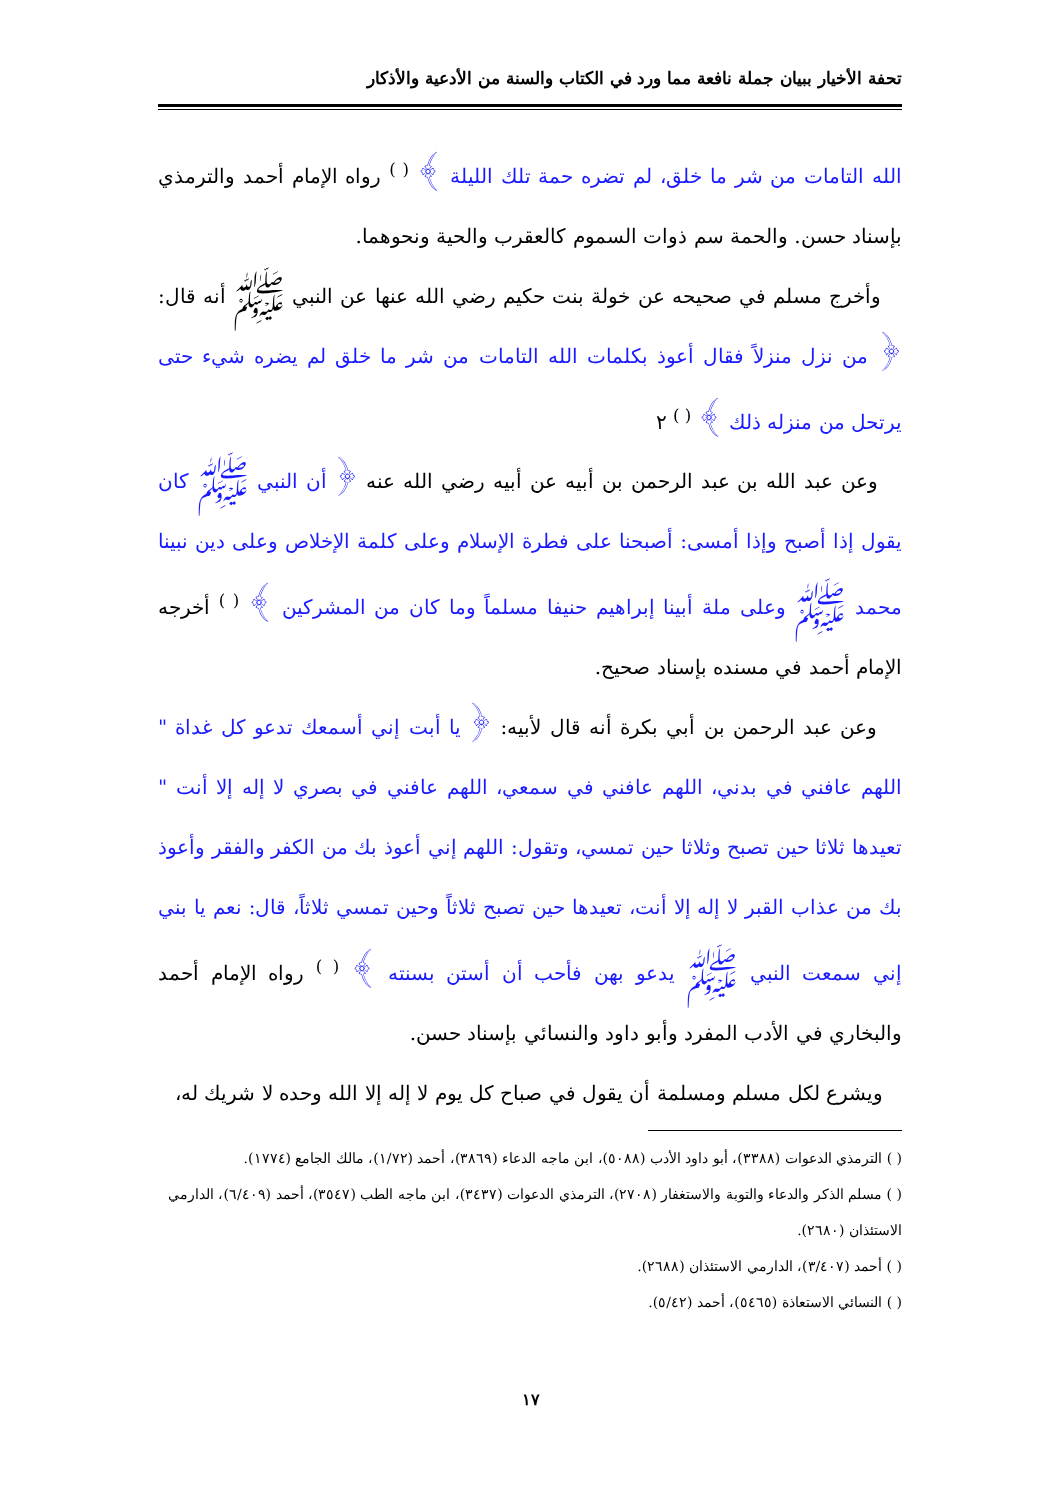تحفة الأخيار ببيان جملة نافعة مما ورد في الكتاب والسنة من الأدعية والأذكار
الله التامات من شر ما خلق، لم تضره حمة تلك الليلة ﴾ <sup>( )</sup> رواه الإمام أحمد والترمذي بإسناد حسن. والحمة سم ذوات السموم كالعقرب والحية ونحوهما.
وأخرج مسلم في صحيحه عن خولة بنت حكيم رضي الله عنها عن النبي ﷺ أنه قال: ﴿ من نزل منزلاً فقال أعوذ بكلمات الله التامات من شر ما خلق لم يضره شيء حتى يرتحل من منزله ذلك ﴾ <sup>( )</sup> ٢
وعن عبد الله بن عبد الرحمن بن أبيه عن أبيه رضي الله عنه ﴿ أن النبي ﷺ كان يقول إذا أصبح وإذا أمسى: أصبحنا على فطرة الإسلام وعلى كلمة الإخلاص وعلى دين نبينا محمد ﷺ وعلى ملة أبينا إبراهيم حنيفا مسلماً وما كان من المشركين ﴾ <sup>( )</sup> أخرجه الإمام أحمد في مسنده بإسناد صحيح.
وعن عبد الرحمن بن أبي بكرة أنه قال لأبيه: ﴿ يا أبت إني أسمعك تدعو كل غداة " اللهم عافني في بدني، اللهم عافني في سمعي، اللهم عافني في بصري لا إله إلا أنت " تعيدها ثلاثا حين تصبح وثلاثا حين تمسي، وتقول: اللهم إني أعوذ بك من الكفر والفقر وأعوذ بك من عذاب القبر لا إله إلا أنت، تعيدها حين تصبح ثلاثاً وحين تمسي ثلاثاً، قال: نعم يا بني إني سمعت النبي ﷺ يدعو بهن فأحب أن أستن بسنته ﴾ <sup>( )</sup> رواه الإمام أحمد والبخاري في الأدب المفرد وأبو داود والنسائي بإسناد حسن.
ويشرع لكل مسلم ومسلمة أن يقول في صباح كل يوم لا إله إلا الله وحده لا شريك له،
( ) الترمذي الدعوات (٣٣٨٨)، أبو داود الأدب (٥٠٨٨)، ابن ماجه الدعاء (٣٨٦٩)، أحمد (١/٧٢)، مالك الجامع (١٧٧٤).
( ) مسلم الذكر والدعاء والتوبة والاستغفار (٢٧٠٨)، الترمذي الدعوات (٣٤٣٧)، ابن ماجه الطب (٣٥٤٧)، أحمد (٦/٤٠٩)، الدارمي الاستئذان (٢٦٨٠).
( ) أحمد (٣/٤٠٧)، الدارمي الاستئذان (٢٦٨٨).
( ) النسائي الاستعاذة (٥٤٦٥)، أحمد (٥/٤٢).
١٧